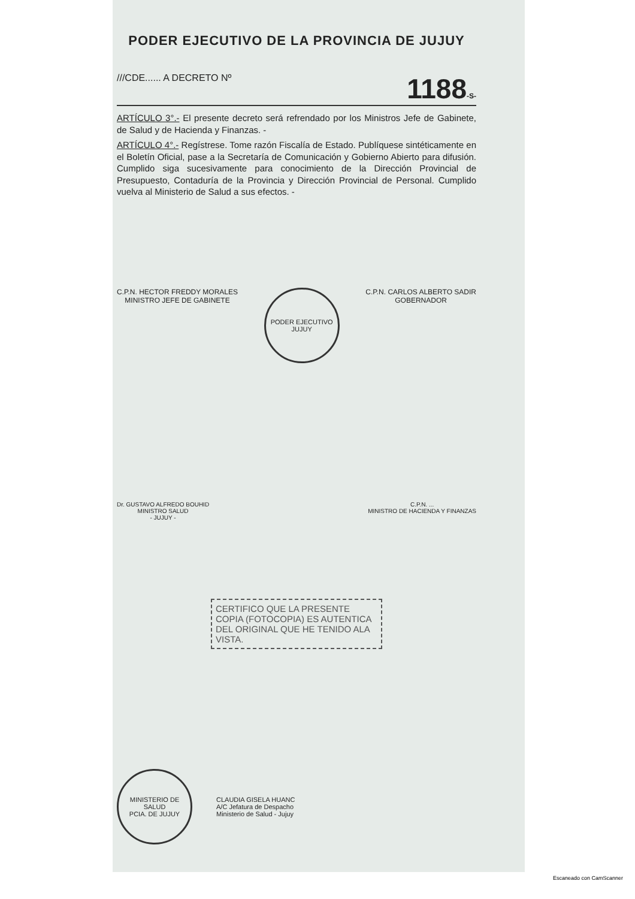PODER EJECUTIVO DE LA PROVINCIA DE JUJUY
///CDE...... A DECRETO Nº 1188-S-
ARTÍCULO 3°.- El presente decreto será refrendado por los Ministros Jefe de Gabinete, de Salud y de Hacienda y Finanzas. -
ARTÍCULO 4°.- Regístrese. Tome razón Fiscalía de Estado. Publíquese sintéticamente en el Boletín Oficial, pase a la Secretaría de Comunicación y Gobierno Abierto para difusión. Cumplido siga sucesivamente para conocimiento de la Dirección Provincial de Presupuesto, Contaduría de la Provincia y Dirección Provincial de Personal. Cumplido vuelva al Ministerio de Salud a sus efectos. -
C.P.N. HECTOR FREDDY MORALES
MINISTRO JEFE DE GABINETE
PODER EJECUTIVO
JUJUY
C.P.N. CARLOS ALBERTO SADIR
GOBERNADOR
Dr. GUSTAVO ALFREDO BOUHID
MINISTRO SALUD
- JUJUY -
C.P.N. ...
MINISTRO DE HACIENDA Y FINANZAS
CERTIFICO QUE LA PRESENTE COPIA (FOTOCOPIA) ES AUTENTICA DEL ORIGINAL QUE HE TENIDO ALA VISTA.
MINISTERIO DE SALUD
PCIA. DE JUJUY
CLAUDIA GISELA HUANC
A/C Jefatura de Despacho
Ministerio de Salud - Jujuy
Escaneado con CamScanner